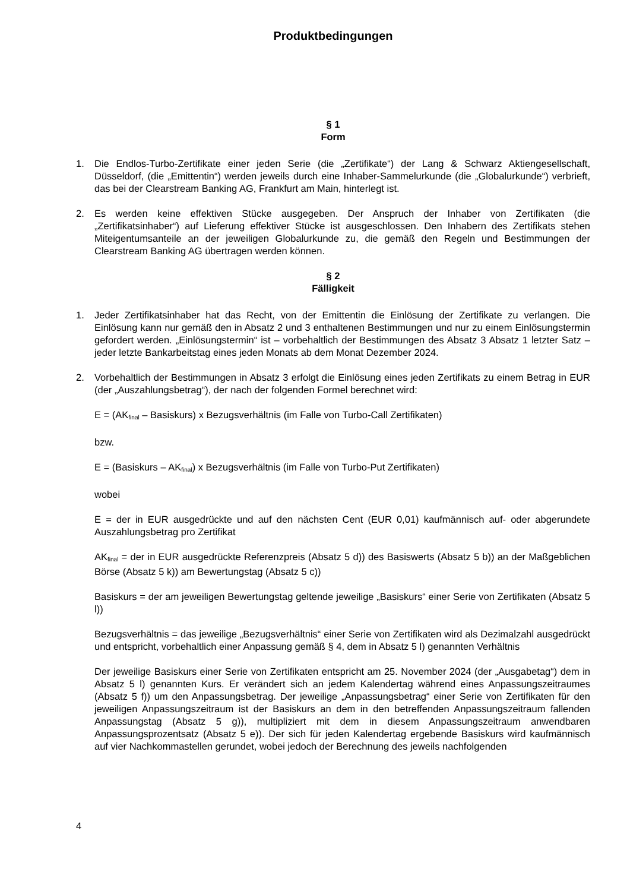Produktbedingungen
§ 1
Form
1. Die Endlos-Turbo-Zertifikate einer jeden Serie (die „Zertifikate“) der Lang & Schwarz Aktiengesellschaft, Düsseldorf, (die „Emittentin“) werden jeweils durch eine Inhaber-Sammelurkunde (die „Globalurkunde“) verbrieft, das bei der Clearstream Banking AG, Frankfurt am Main, hinterlegt ist.
2. Es werden keine effektiven Stücke ausgegeben. Der Anspruch der Inhaber von Zertifikaten (die „Zertifikatsinhaber“) auf Lieferung effektiver Stücke ist ausgeschlossen. Den Inhabern des Zertifikats stehen Miteigentumsanteile an der jeweiligen Globalurkunde zu, die gemäß den Regeln und Bestimmungen der Clearstream Banking AG übertragen werden können.
§ 2
Fälligkeit
1. Jeder Zertifikatsinhaber hat das Recht, von der Emittentin die Einlösung der Zertifikate zu verlangen. Die Einlösung kann nur gemäß den in Absatz 2 und 3 enthaltenen Bestimmungen und nur zu einem Einlösungstermin gefordert werden. „Einlösungstermin“ ist – vorbehaltlich der Bestimmungen des Absatz 3 Absatz 1 letzter Satz – jeder letzte Bankarbeitstag eines jeden Monats ab dem Monat Dezember 2024.
2. Vorbehaltlich der Bestimmungen in Absatz 3 erfolgt die Einlösung eines jeden Zertifikats zu einem Betrag in EUR (der „Auszahlungsbetrag“), der nach der folgenden Formel berechnet wird:
E = (AK<sub>final</sub> – Basiskurs) x Bezugsverhältnis (im Falle von Turbo-Call Zertifikaten)
bzw.
E = (Basiskurs – AK<sub>final</sub>) x Bezugsverhältnis (im Falle von Turbo-Put Zertifikaten)
wobei
E = der in EUR ausgedrückte und auf den nächsten Cent (EUR 0,01) kaufmännisch auf- oder abgerundete Auszahlungsbetrag pro Zertifikat
AK<sub>final</sub> = der in EUR ausgedrückte Referenzpreis (Absatz 5 d)) des Basiswerts (Absatz 5 b)) an der Maßgeblichen Börse (Absatz 5 k)) am Bewertungstag (Absatz 5 c))
Basiskurs = der am jeweiligen Bewertungstag geltende jeweilige „Basiskurs“ einer Serie von Zertifikaten (Absatz 5 l))
Bezugsverhältnis = das jeweilige „Bezugsverhältnis“ einer Serie von Zertifikaten wird als Dezimalzahl ausgedrückt und entspricht, vorbehaltlich einer Anpassung gemäß § 4, dem in Absatz 5 l) genannten Verhältnis
Der jeweilige Basiskurs einer Serie von Zertifikaten entspricht am 25. November 2024 (der „Ausgabetag“) dem in Absatz 5 l) genannten Kurs. Er verändert sich an jedem Kalendertag während eines Anpassungszeitraumes (Absatz 5 f)) um den Anpassungsbetrag. Der jeweilige „Anpassungsbetrag“ einer Serie von Zertifikaten für den jeweiligen Anpassungszeitraum ist der Basiskurs an dem in den betreffenden Anpassungszeitraum fallenden Anpassungstag (Absatz 5 g)), multipliziert mit dem in diesem Anpassungszeitraum anwendbaren Anpassungsprozentsatz (Absatz 5 e)). Der sich für jeden Kalendertag ergebende Basiskurs wird kaufmännisch auf vier Nachkommastellen gerundet, wobei jedoch der Berechnung des jeweils nachfolgenden
4